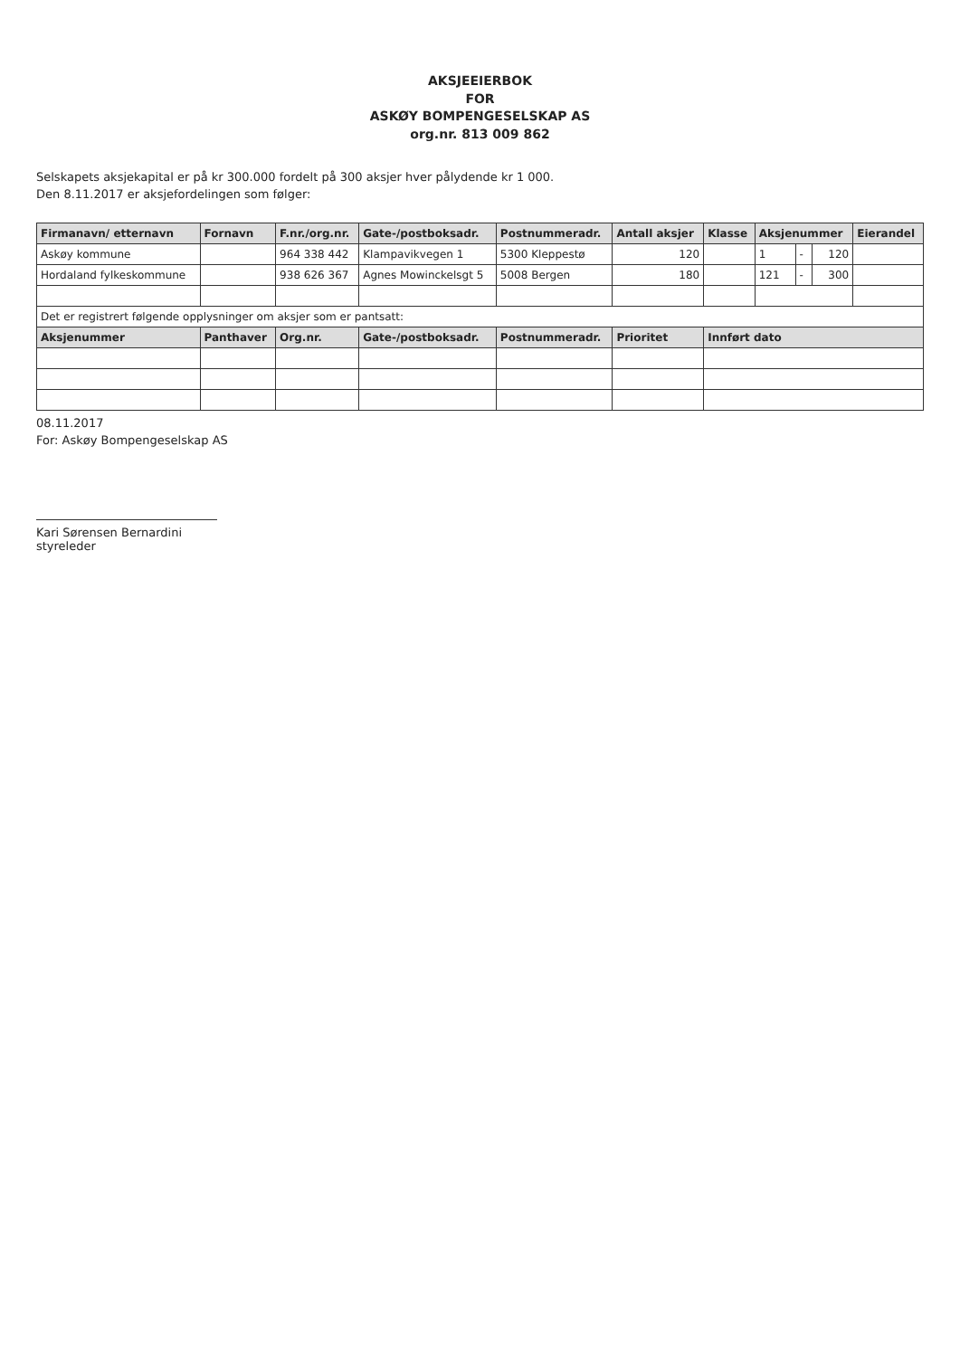AKSJEEIERBOK
FOR
ASKØY BOMPENGESELSKAP AS
org.nr. 813 009 862
Selskapets aksjekapital er på kr 300.000 fordelt på 300 aksjer hver pålydende kr 1 000.
Den 8.11.2017 er aksjefordelingen som følger:
| Firmanavn/ etternavn | Fornavn | F.nr./org.nr. | Gate-/postboksadr. | Postnummeradr. | Antall aksjer | Klasse | Aksjenummer | | | Eierandel |
| --- | --- | --- | --- | --- | --- | --- | --- | --- | --- | --- |
| Askøy kommune | | 964 338 442 | Klampavikvegen 1 | 5300 Kleppestø | 120 | | 1 | - | 120 | |
| Hordaland fylkeskommune | | 938 626 367 | Agnes Mowinckelsgt 5 | 5008 Bergen | 180 | | 121 | - | 300 | |
| Det er registrert følgende opplysninger om aksjer som er pantsatt: | | | | | | | | | | |
| Aksjenummer | Panthaver | Org.nr. | Gate-/postboksadr. | Postnummeradr. | Prioritet | Innført dato | | | | |
08.11.2017
For: Askøy Bompengeselskap AS
Kari Sørensen Bernardini
styreleder